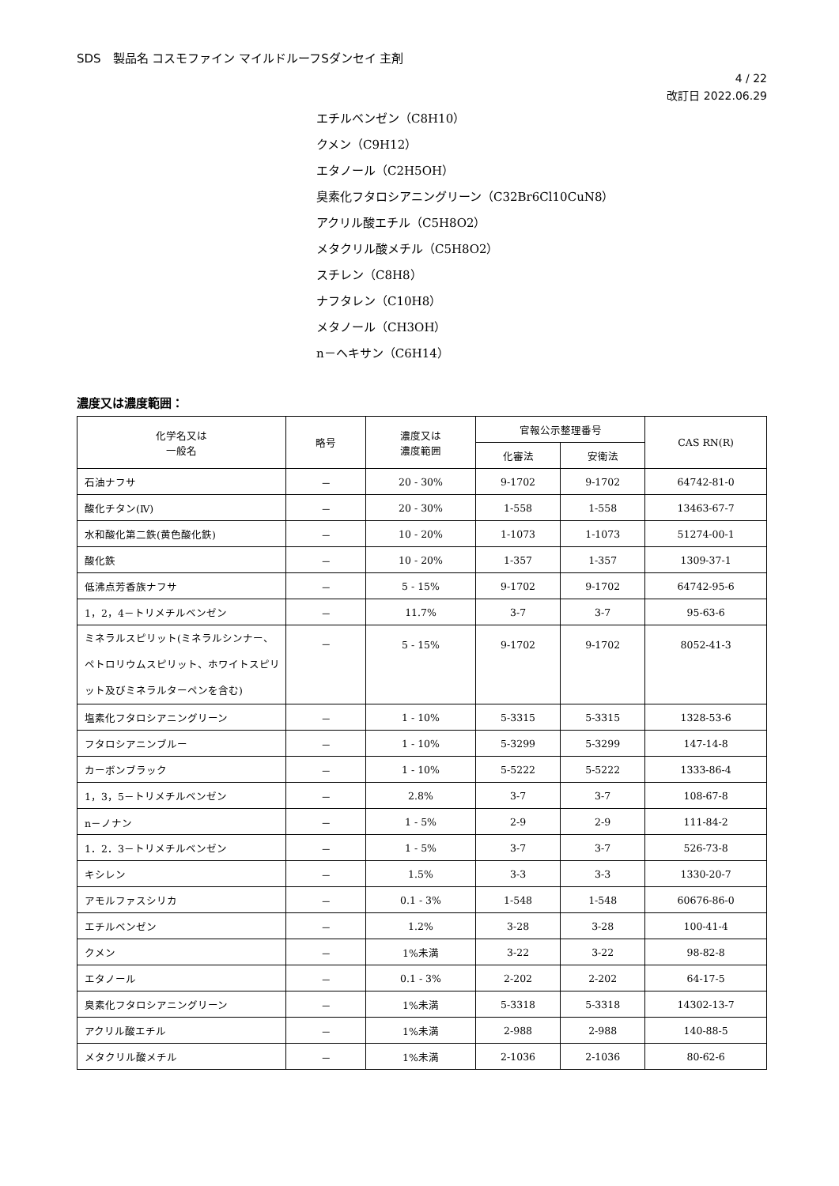SDS　製品名 コスモファイン マイルドルーフSダンセイ 主剤
4 / 22
改訂日 2022.06.29
エチルベンゼン（C8H10）
クメン（C9H12）
エタノール（C2H5OH）
臭素化フタロシアニングリーン（C32Br6Cl10CuN8）
アクリル酸エチル（C5H8O2）
メタクリル酸メチル（C5H8O2）
スチレン（C8H8）
ナフタレン（C10H8）
メタノール（CH3OH）
n－ヘキサン（C6H14）
濃度又は濃度範囲：
| 化学名又は 一般名 | 略号 | 濃度又は 濃度範囲 | 官報公示整理番号 | | CAS RN(R) |
| --- | --- | --- | --- | --- | --- |
| | | | 化審法 | 安衛法 | |
| 石油ナフサ | － | 20 - 30% | 9-1702 | 9-1702 | 64742-81-0 |
| 酸化チタン(Ⅳ) | － | 20 - 30% | 1-558 | 1-558 | 13463-67-7 |
| 水和酸化第二鉄(黄色酸化鉄) | － | 10 - 20% | 1-1073 | 1-1073 | 51274-00-1 |
| 酸化鉄 | － | 10 - 20% | 1-357 | 1-357 | 1309-37-1 |
| 低沸点芳香族ナフサ | － | 5 - 15% | 9-1702 | 9-1702 | 64742-95-6 |
| 1，2，4－トリメチルベンゼン | － | 11.7% | 3-7 | 3-7 | 95-63-6 |
| ミネラルスピリット(ミネラルシンナー、ペトロリウムスピリット、ホワイトスピリット及びミネラルターペンを含む) | － | 5 - 15% | 9-1702 | 9-1702 | 8052-41-3 |
| 塩素化フタロシアニングリーン | － | 1 - 10% | 5-3315 | 5-3315 | 1328-53-6 |
| フタロシアニンブルー | － | 1 - 10% | 5-3299 | 5-3299 | 147-14-8 |
| カーボンブラック | － | 1 - 10% | 5-5222 | 5-5222 | 1333-86-4 |
| 1，3，5－トリメチルベンゼン | － | 2.8% | 3-7 | 3-7 | 108-67-8 |
| n－ノナン | － | 1 - 5% | 2-9 | 2-9 | 111-84-2 |
| 1．2．3－トリメチルベンゼン | － | 1 - 5% | 3-7 | 3-7 | 526-73-8 |
| キシレン | － | 1.5% | 3-3 | 3-3 | 1330-20-7 |
| アモルファスシリカ | － | 0.1 - 3% | 1-548 | 1-548 | 60676-86-0 |
| エチルベンゼン | － | 1.2% | 3-28 | 3-28 | 100-41-4 |
| クメン | － | 1%未満 | 3-22 | 3-22 | 98-82-8 |
| エタノール | － | 0.1 - 3% | 2-202 | 2-202 | 64-17-5 |
| 臭素化フタロシアニングリーン | － | 1%未満 | 5-3318 | 5-3318 | 14302-13-7 |
| アクリル酸エチル | － | 1%未満 | 2-988 | 2-988 | 140-88-5 |
| メタクリル酸メチル | － | 1%未満 | 2-1036 | 2-1036 | 80-62-6 |